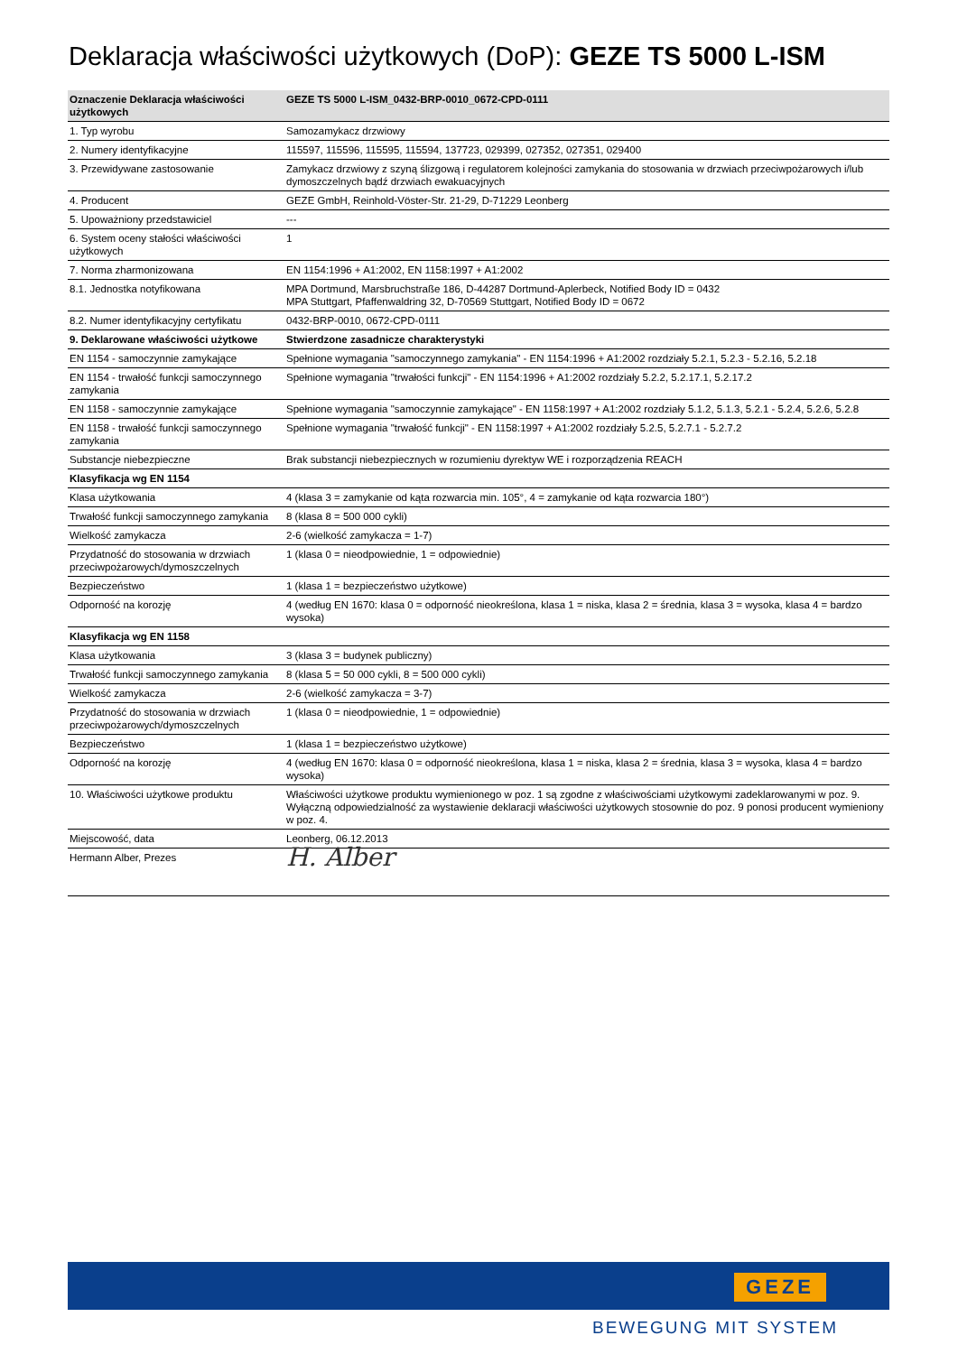Deklaracja właściwości użytkowych (DoP): GEZE TS 5000 L-ISM
| Oznaczenie Deklaracja właściwości użytkowych | GEZE TS 5000 L-ISM_0432-BRP-0010_0672-CPD-0111 |
| --- | --- |
| 1. Typ wyrobu | Samozamykacz drzwiowy |
| 2. Numery identyfikacyjne | 115597, 115596, 115595, 115594, 137723, 029399, 027352, 027351, 029400 |
| 3. Przewidywane zastosowanie | Zamykacz drzwiowy z szyną ślizgową i regulatorem kolejności zamykania do stosowania w drzwiach przeciwpożarowych i/lub dymoszczelnych bądź drzwiach ewakuacyjnych |
| 4. Producent | GEZE GmbH, Reinhold-Vöster-Str. 21-29, D-71229 Leonberg |
| 5. Upoważniony przedstawiciel | --- |
| 6. System oceny stałości właściwości użytkowych | 1 |
| 7. Norma zharmonizowana | EN 1154:1996 + A1:2002, EN 1158:1997 + A1:2002 |
| 8.1. Jednostka notyfikowana | MPA Dortmund, Marsbruchstraße 186, D-44287 Dortmund-Aplerbeck, Notified Body ID = 0432 MPA Stuttgart, Pfaffenwaldring 32, D-70569 Stuttgart, Notified Body ID = 0672 |
| 8.2. Numer identyfikacyjny certyfikatu | 0432-BRP-0010, 0672-CPD-0111 |
| 9. Deklarowane właściwości użytkowe | Stwierdzone zasadnicze charakterystyki |
| EN 1154 - samoczynnie zamykające | Spełnione wymagania "samoczynnego zamykania" - EN 1154:1996 + A1:2002 rozdziały 5.2.1, 5.2.3 - 5.2.16, 5.2.18 |
| EN 1154 - trwałość funkcji samoczynnego zamykania | Spełnione wymagania "trwałości funkcji" - EN 1154:1996 + A1:2002 rozdziały 5.2.2, 5.2.17.1, 5.2.17.2 |
| EN 1158 - samoczynnie zamykające | Spełnione wymagania "samoczynnie zamykające" - EN 1158:1997 + A1:2002 rozdziały 5.1.2, 5.1.3, 5.2.1 - 5.2.4, 5.2.6, 5.2.8 |
| EN 1158 - trwałość funkcji samoczynnego zamykania | Spełnione wymagania "trwałość funkcji" - EN 1158:1997 + A1:2002 rozdziały 5.2.5, 5.2.7.1 - 5.2.7.2 |
| Substancje niebezpieczne | Brak substancji niebezpiecznych w rozumieniu dyrektyw WE i rozporządzenia REACH |
| Klasyfikacja wg EN 1154 | |
| Klasa użytkowania | 4 (klasa 3 = zamykanie od kąta rozwarcia min. 105°, 4 = zamykanie od kąta rozwarcia 180°) |
| Trwałość funkcji samoczynnego zamykania | 8 (klasa 8 = 500 000 cykli) |
| Wielkość zamykacza | 2-6 (wielkość zamykacza = 1-7) |
| Przydatność do stosowania w drzwiach przeciwpożarowych/dymoszczelnych | 1 (klasa 0 = nieodpowiednie, 1 = odpowiednie) |
| Bezpieczeństwo | 1 (klasa 1 = bezpieczeństwo użytkowe) |
| Odporność na korozję | 4 (według EN 1670: klasa 0 = odporność nieokreślona, klasa 1 = niska, klasa 2 = średnia, klasa 3 = wysoka, klasa 4 = bardzo wysoka) |
| Klasyfikacja wg EN 1158 | |
| Klasa użytkowania | 3 (klasa 3 = budynek publiczny) |
| Trwałość funkcji samoczynnego zamykania | 8 (klasa 5 = 50 000 cykli, 8 = 500 000 cykli) |
| Wielkość zamykacza | 2-6 (wielkość zamykacza = 3-7) |
| Przydatność do stosowania w drzwiach przeciwpożarowych/dymoszczelnych | 1 (klasa 0 = nieodpowiednie, 1 = odpowiednie) |
| Bezpieczeństwo | 1 (klasa 1 = bezpieczeństwo użytkowe) |
| Odporność na korozję | 4 (według EN 1670: klasa 0 = odporność nieokreślona, klasa 1 = niska, klasa 2 = średnia, klasa 3 = wysoka, klasa 4 = bardzo wysoka) |
| 10. Właściwości użytkowe produktu | Właściwości użytkowe produktu wymienionego w poz. 1 są zgodne z właściwościami użytkowymi zadeklarowanymi w poz. 9. Wyłączną odpowiedzialność za wystawienie deklaracji właściwości użytkowych stosownie do poz. 9 ponosi producent wymieniony w poz. 4. |
| Miejscowość, data | Leonberg, 06.12.2013 |
| Hermann Alber, Prezes | H. Alber |
GEZE
BEWEGUNG MIT SYSTEM